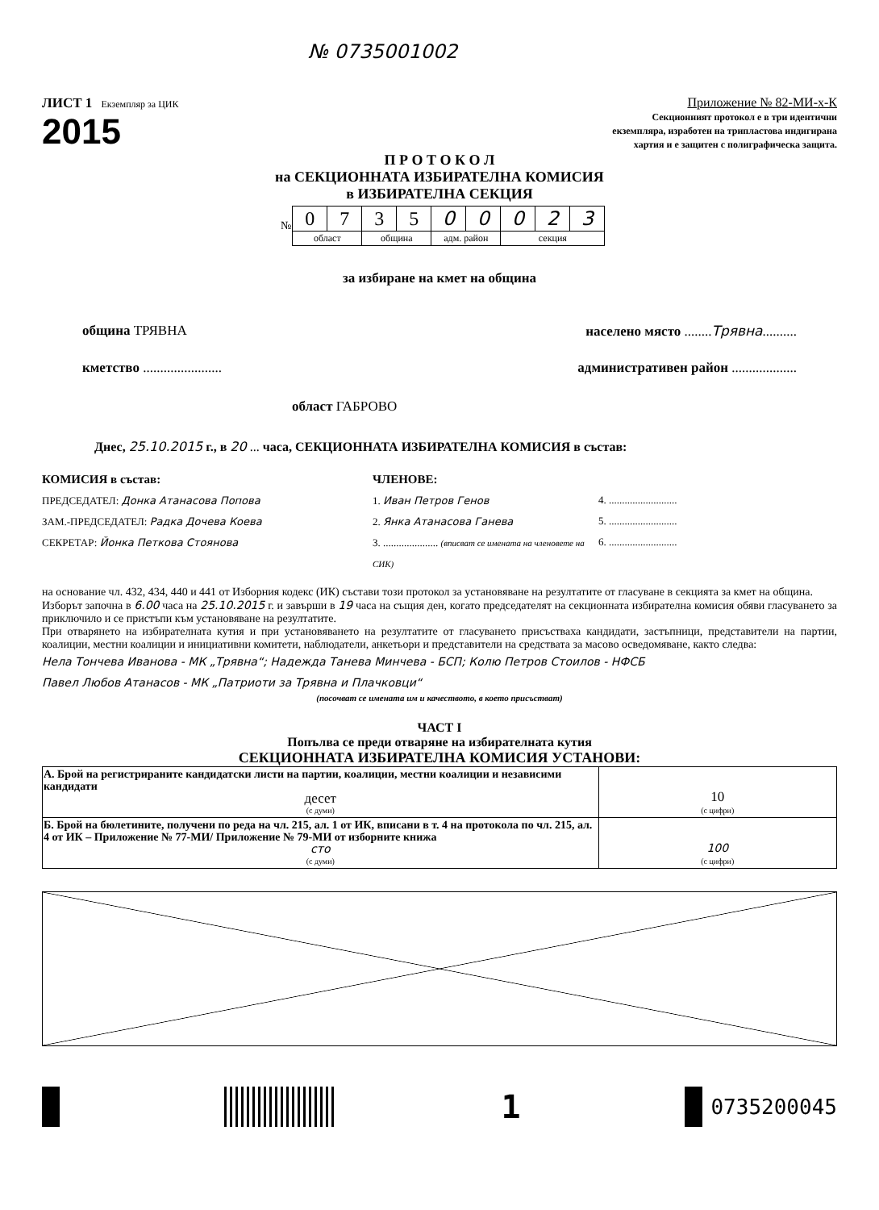№ 0735001002
ЛИСТ 1 Екземпляр за ЦИК
2015
Приложение № 82-МИ-х-К
Секционният протокол е в три идентични
екземпляра, изработен на трипластова индигирана
хартия и е защитен с полиграфическа защита.
П Р О Т О К О Л
на СЕКЦИОННАТА ИЗБИРАТЕЛНА КОМИСИЯ
в ИЗБИРАТЕЛНА СЕКЦИЯ
| № | 0 | 7 | 3 | 5 | 0 | 0 | 0 | 2 | 3 |
| | област | | община | | адм. район | | секция | | |
за избиране на кмет на община
община ТРЯВНА населено място ........Трявна..........
кметство ....................... административен район ...................
област ГАБРОВО
Днес, 25.10.2015 г., в 20 ... часа, СЕКЦИОННАТА ИЗБИРАТЕЛНА КОМИСИЯ в състав:
КОМИСИЯ в състав:
ПРЕДСЕДАТЕЛ: Донка Атанасова Попова
ЗАМ.-ПРЕДСЕДАТЕЛ: Радка Дочева Коева
СЕКРЕТАР: Йонка Петкова Стоянова
ЧЛЕНОВЕ:
1. Иван Петров Генов
2. Янка Атанасова Ганева
3. ..................... (вписват се имената на членовете на СИК)
4. ..........................
5. ..........................
6. ..........................
на основание чл. 432, 434, 440 и 441 от Изборния кодекс (ИК) състави този протокол за установяване на резултатите от гласуване в секцията за кмет на община.
Изборът започна в 6.00 часа на 25.10.2015 г. и завърши в 19 часа на същия ден, когато председателят на секционната избирателна комисия обяви гласуването за приключило и се пристъпи към установяване на резултатите.
При отварянето на избирателната кутия и при установяването на резултатите от гласуването присъстваха кандидати, застъпници, представители на партии, коалиции, местни коалиции и инициативни комитети, наблюдатели, анкетьори и представители на средствата за масово осведомяване, както следва:
Нела Тончева Иванова - МК „Трявна“; Надежда Танева Минчева - БСП; Колю Петров Стоилов - НФСБ
Павел Любов Атанасов - МК „Патриоти за Трявна и Плачковци“
(посочват се имената им и качеството, в което присъстват)
ЧАСТ I
Попълва се преди отваряне на избирателната кутия
СЕКЦИОННАТА ИЗБИРАТЕЛНА КОМИСИЯ УСТАНОВИ:
| А. Брой на регистрираните кандидатски листи на партии, коалиции, местни коалиции и независими кандидати десет (с думи) | 10 (с цифри) |
| Б. Брой на бюлетините, получени по реда на чл. 215, ал. 1 от ИК, вписани в т. 4 на протокола по чл. 215, ал. 4 от ИК – Приложение № 77-МИ/ Приложение № 79-МИ от изборните книжа сто (с думи) | 100 (с цифри) |
1
0735200045